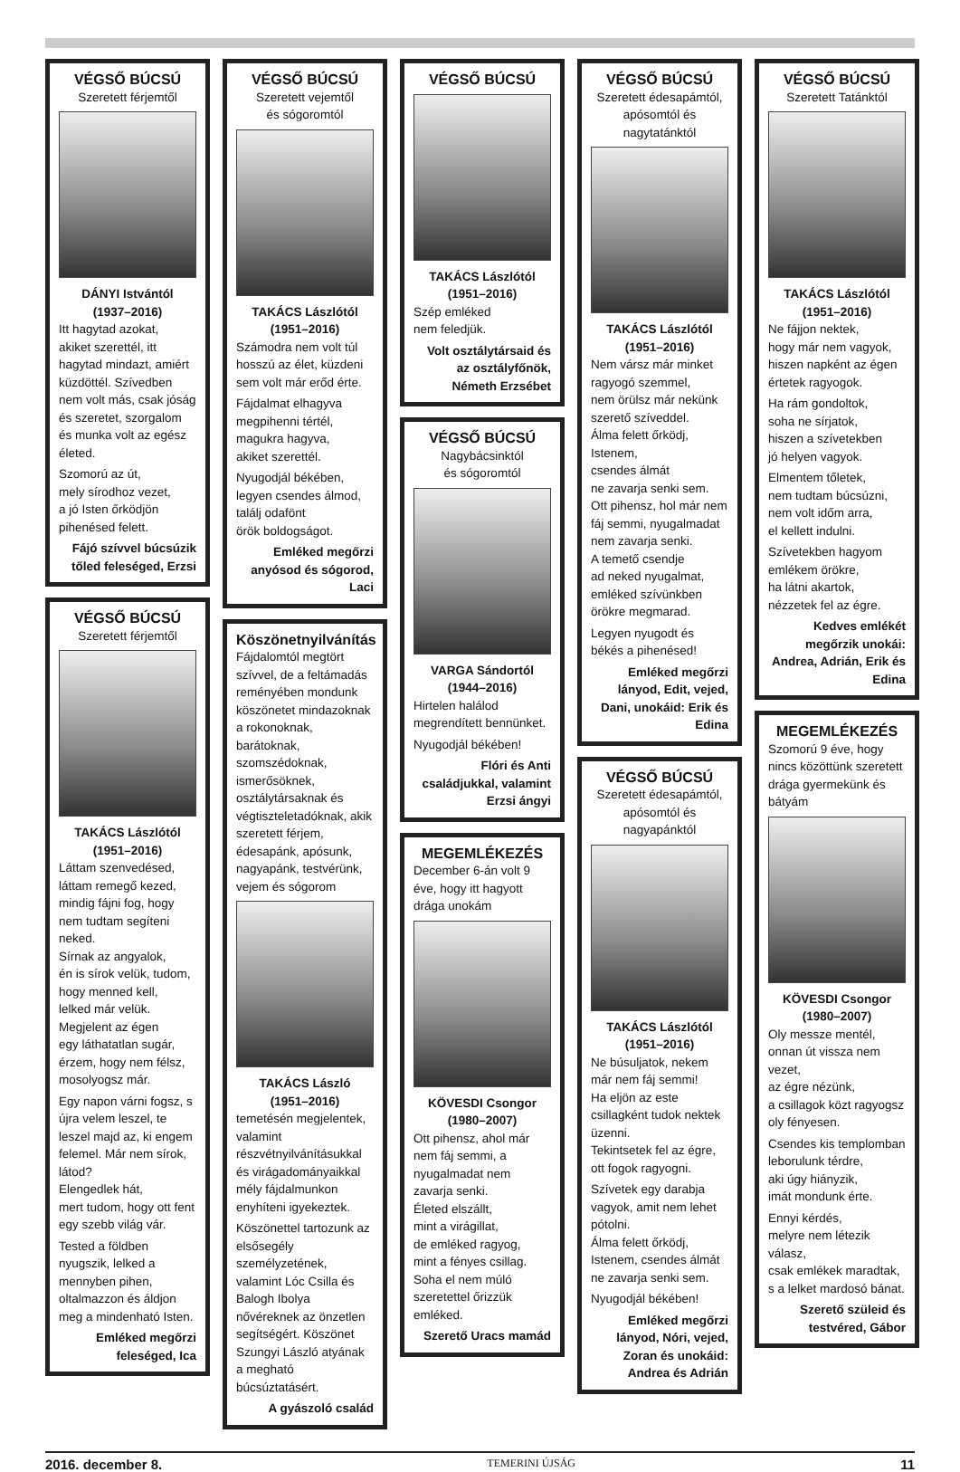VÉGSŐ BÚCSÚ
Szeretett férjemtől
DÁNYI Istvántól
(1937–2016)
Itt hagytad azokat,
akiket szerettél, itt hagytad mindazt, amiért küzdöttél. Szívedben nem volt más, csak jóság és szeretet, szorgalom és munka volt az egész életed.
Szomorú az út,
mely sírodhoz vezet,
a jó Isten őrködjön
pihenésed felett.
Fájó szívvel búcsúzik tőled feleséged, Erzsi
VÉGSŐ BÚCSÚ
Szeretett férjemtől
TAKÁCS Lászlótól
(1951–2016)
Láttam szenvedésed,
láttam remegő kezed,
mindig fájni fog, hogy nem tudtam segíteni neked.
Sírnak az angyalok,
én is sírok velük, tudom,
hogy menned kell,
lelked már velük.
Megjelent az égen
egy láthatatlan sugár,
érzem, hogy nem félsz,
mosolyogsz már.
Egy napon várni fogsz, s újra velem leszel, te leszel majd az, ki engem felemel. Már nem sírok, látod?
Elengedlek hát,
mert tudom, hogy ott fent egy szebb világ vár.
Tested a földben nyugszik, lelked a mennyben pihen, oltalmazzon és áldjon meg a mindenható Isten.
Emléked megőrzi feleséged, Ica
VÉGSŐ BÚCSÚ
Szeretett vejemtől
és sógoromtól
TAKÁCS Lászlótól
(1951–2016)
Számodra nem volt túl hosszú az élet, küzdeni sem volt már erőd érte.
Fájdalmat elhagyva
megpihenni tértél,
magukra hagyva,
akiket szerettél.
Nyugodjál békében,
legyen csendes álmod,
találj odafönt
örök boldogságot.
Emléked megőrzi anyósod és sógorod, Laci
Köszönetnyilvánítás
Fájdalomtól megtört szívvel, de a feltámadás reményében mondunk köszönetet mindazoknak a rokonoknak, barátoknak, szomszédoknak, ismerősöknek, osztálytársaknak és végtiszteletadóknak, akik szeretett férjem, édesapánk, apósunk, nagyapánk, testvérünk, vejem és sógorom
TAKÁCS László
(1951–2016)
temetésén megjelentek, valamint részvétnyilvánításukkal és virágadományaikkal mély fájdalmunkon enyhíteni igyekeztek.
Köszönettel tartozunk az elsősegély személyzetének, valamint Lóc Csilla és Balogh Ibolya nővéreknek az önzetlen segítségért. Köszönet Szungyi László atyának a megható búcsúztatásért.
A gyászoló család
VÉGSŐ BÚCSÚ
TAKÁCS Lászlótól
(1951–2016)
Szép emléked
nem feledjük.
Volt osztálytársaid és az osztályfőnök, Németh Erzsébet
VÉGSŐ BÚCSÚ
Nagybácsinktól
és sógoromtól
VARGA Sándortól
(1944–2016)
Hirtelen halálod
megrendített bennünket.
Nyugodjál békében!
Flóri és Anti családjukkal, valamint Erzsi ángyi
MEGEMLÉKEZÉS
December 6-án volt 9 éve, hogy itt hagyott drága unokám
KÖVESDI Csongor
(1980–2007)
Ott pihensz, ahol már nem fáj semmi, a nyugalmadat nem zavarja senki.
Életed elszállt,
mint a virágillat,
de emléked ragyog,
mint a fényes csillag.
Soha el nem múló
szeretettel őrizzük emléked.
Szerető Uracs mamád
VÉGSŐ BÚCSÚ
Szeretett édesapámtól, apósomtól és nagytatánktól
TAKÁCS Lászlótól
(1951–2016)
Nem vársz már minket
ragyogó szemmel,
nem örülsz már nekünk
szerető szíveddel.
Álma felett őrködj, Istenem,
csendes álmát
ne zavarja senki sem.
Ott pihensz, hol már nem fáj semmi, nyugalmadat nem zavarja senki.
A temető csendje
ad neked nyugalmat,
emléked szívünkben
örökre megmarad.
Legyen nyugodt és békés a pihenésed!
Emléked megőrzi lányod, Edit, vejed, Dani, unokáid: Erik és Edina
VÉGSŐ BÚCSÚ
Szeretett édesapámtól, apósomtól és nagyapánktól
TAKÁCS Lászlótól
(1951–2016)
Ne búsuljatok, nekem már nem fáj semmi!
Ha eljön az este csillagként tudok nektek üzenni.
Tekintsetek fel az égre,
ott fogok ragyogni.
Szívetek egy darabja vagyok, amit nem lehet pótolni.
Álma felett őrködj,
Istenem, csendes álmát
ne zavarja senki sem.
Nyugodjál békében!
Emléked megőrzi lányod, Nóri, vejed, Zoran és unokáid: Andrea és Adrián
VÉGSŐ BÚCSÚ
Szeretett Tatánktól
TAKÁCS Lászlótól
(1951–2016)
Ne fájjon nektek,
hogy már nem vagyok,
hiszen napként az égen
értetek ragyogok.
Ha rám gondoltok,
soha ne sírjatok,
hiszen a szívetekben
jó helyen vagyok.
Elmentem tőletek,
nem tudtam búcsúzni,
nem volt időm arra,
el kellett indulni.
Szívetekben hagyom
emlékem örökre,
ha látni akartok,
nézzetek fel az égre.
Kedves emlékét megőrzik unokái: Andrea, Adrián, Erik és Edina
MEGEMLÉKEZÉS
Szomorú 9 éve, hogy nincs közöttünk szeretett drága gyermekünk és bátyám
KÖVESDI Csongor
(1980–2007)
Oly messze mentél,
onnan út vissza nem vezet,
az égre nézünk,
a csillagok közt ragyogsz
oly fényesen.
Csendes kis templomban
leborulunk térdre,
aki úgy hiányzik,
imát mondunk érte.
Ennyi kérdés,
melyre nem létezik válasz,
csak emlékek maradtak,
s a lelket mardosó bánat.
Szerető szüleid és testvéred, Gábor
2016. december 8. TEMERINI ÚJSÁG 11